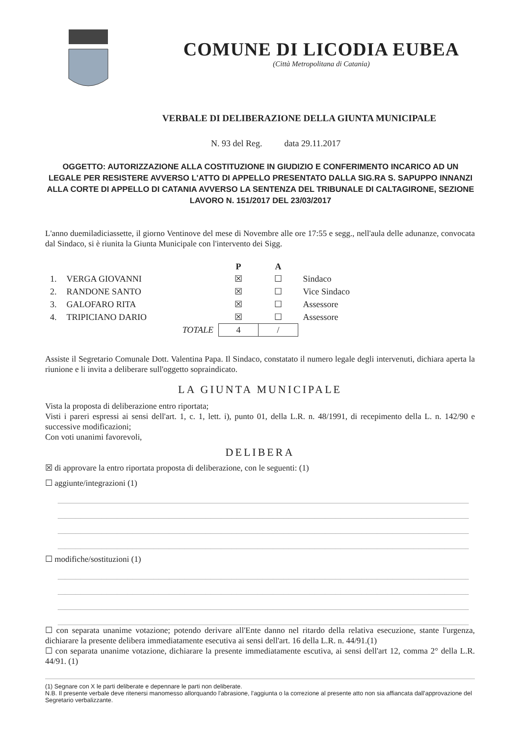COMUNE DI LICODIA EUBEA
(Città Metropolitana di Catania)
VERBALE DI DELIBERAZIONE DELLA GIUNTA MUNICIPALE
N. 93 del Reg. data 29.11.2017
OGGETTO: AUTORIZZAZIONE ALLA COSTITUZIONE IN GIUDIZIO E CONFERIMENTO INCARICO AD UN LEGALE PER RESISTERE AVVERSO L'ATTO DI APPELLO PRESENTATO DALLA SIG.RA S. SAPUPPO INNANZI ALLA CORTE DI APPELLO DI CATANIA AVVERSO LA SENTENZA DEL TRIBUNALE DI CALTAGIRONE, SEZIONE LAVORO N. 151/2017 DEL 23/03/2017
L'anno duemiladiciassette, il giorno Ventinove del mese di Novembre alle ore 17:55 e segg., nell'aula delle adunanze, convocata dal Sindaco, si è riunita la Giunta Municipale con l'intervento dei Sigg.
| | | P | A | |
| 1. | VERGA GIOVANNI | ☒ | ☐ | Sindaco |
| 2. | RANDONE SANTO | ☒ | ☐ | Vice Sindaco |
| 3. | GALOFARO RITA | ☒ | ☐ | Assessore |
| 4. | TRIPICIANO DARIO | ☒ | ☐ | Assessore |
| | TOTALE | 4 | / | |
Assiste il Segretario Comunale Dott. Valentina Papa. Il Sindaco, constatato il numero legale degli intervenuti, dichiara aperta la riunione e li invita a deliberare sull'oggetto sopraindicato.
LA GIUNTA MUNICIPALE
Vista la proposta di deliberazione entro riportata;
Visti i pareri espressi ai sensi dell'art. 1, c. 1, lett. i), punto 01, della L.R. n. 48/1991, di recepimento della L. n. 142/90 e successive modificazioni;
Con voti unanimi favorevoli,
DELIBERA
☒ di approvare la entro riportata proposta di deliberazione, con le seguenti: (1)
☐ aggiunte/integrazioni (1)
☐ modifiche/sostituzioni (1)
☐ con separata unanime votazione; potendo derivare all'Ente danno nel ritardo della relativa esecuzione, stante l'urgenza, dichiarare la presente delibera immediatamente esecutiva ai sensi dell'art. 16 della L.R. n. 44/91.(1)
☐ con separata unanime votazione, dichiarare la presente immediatamente escutiva, ai sensi dell'art 12, comma 2° della L.R. 44/91. (1)
(1) Segnare con X le parti deliberate e depennare le parti non deliberate.
N.B. Il presente verbale deve ritenersi manomesso allorquando l'abrasione, l'aggiunta o la correzione al presente atto non sia affiancata dall'approvazione del Segretario verbalizzante.